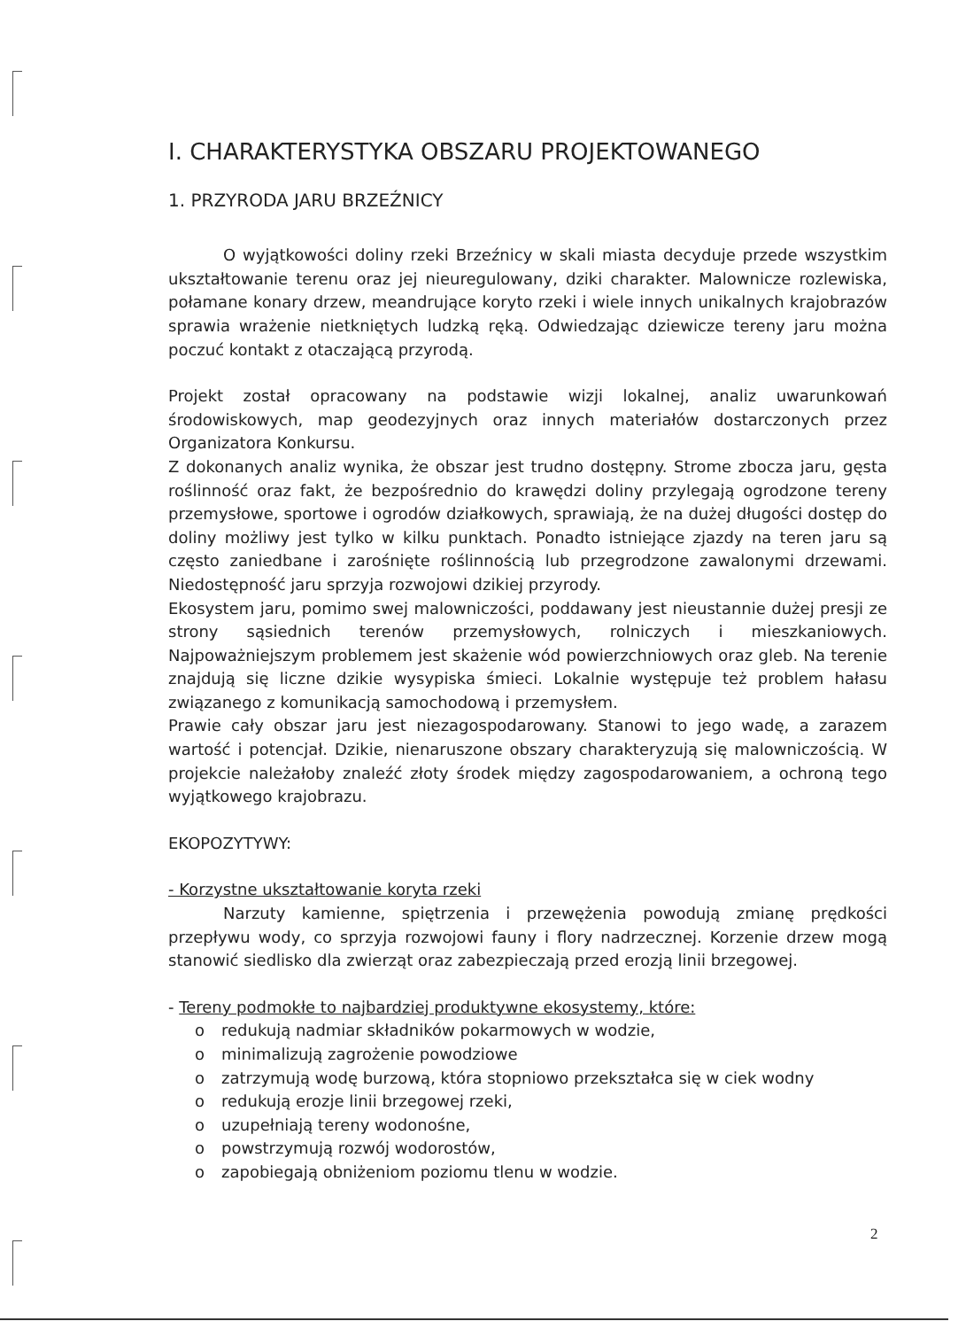I. CHARAKTERYSTYKA OBSZARU PROJEKTOWANEGO
1. PRZYRODA JARU BRZEŹNICY
O wyjątkowości doliny rzeki Brzeźnicy w skali miasta decyduje przede wszystkim ukształtowanie terenu oraz jej nieuregulowany, dziki charakter. Malownicze rozlewiska, połamane konary drzew, meandrujące koryto rzeki i wiele innych unikalnych krajobrazów sprawia wrażenie nietkniętych ludzką ręką. Odwiedzając dziewicze tereny jaru można poczuć kontakt z otaczającą przyrodą.
Projekt został opracowany na podstawie wizji lokalnej, analiz uwarunkowań środowiskowych, map geodezyjnych oraz innych materiałów dostarczonych przez Organizatora Konkursu.
Z dokonanych analiz wynika, że obszar jest trudno dostępny. Strome zbocza jaru, gęsta roślinność oraz fakt, że bezpośrednio do krawędzi doliny przylegają ogrodzone tereny przemysłowe, sportowe i ogrodów działkowych, sprawiają, że na dużej długości dostęp do doliny możliwy jest tylko w kilku punktach. Ponadto istniejące zjazdy na teren jaru są często zaniedbane i zarośnięte roślinnością lub przegrodzone zawalonymi drzewami. Niedostępność jaru sprzyja rozwojowi dzikiej przyrody.
Ekosystem jaru, pomimo swej malowniczości, poddawany jest nieustannie dużej presji ze strony sąsiednich terenów przemysłowych, rolniczych i mieszkaniowych. Najpoważniejszym problemem jest skażenie wód powierzchniowych oraz gleb. Na terenie znajdują się liczne dzikie wysypiska śmieci. Lokalnie występuje też problem hałasu związanego z komunikacją samochodową i przemysłem.
Prawie cały obszar jaru jest niezagospodarowany. Stanowi to jego wadę, a zarazem wartość i potencjał. Dzikie, nienaruszone obszary charakteryzują się malowniczością. W projekcie należałoby znaleźć złoty środek między zagospodarowaniem, a ochroną tego wyjątkowego krajobrazu.
EKOPOZYTYWY:
- Korzystne ukształtowanie koryta rzeki
Narzuty kamienne, spiętrzenia i przewężenia powodują zmianę prędkości przepływu wody, co sprzyja rozwojowi fauny i flory nadrzecznej. Korzenie drzew mogą stanowić siedlisko dla zwierząt oraz zabezpieczają przed erozją linii brzegowej.
- Tereny podmokłe to najbardziej produktywne ekosystemy, które:
o redukują nadmiar składników pokarmowych w wodzie,
o minimalizują zagrożenie powodziowe
o zatrzymują wodę burzową, która stopniowo przekształca się w ciek wodny
o redukują erozje linii brzegowej rzeki,
o uzupełniają tereny wodonośne,
o powstrzymują rozwój wodorostów,
o zapobiegają obniżeniom poziomu tlenu w wodzie.
2